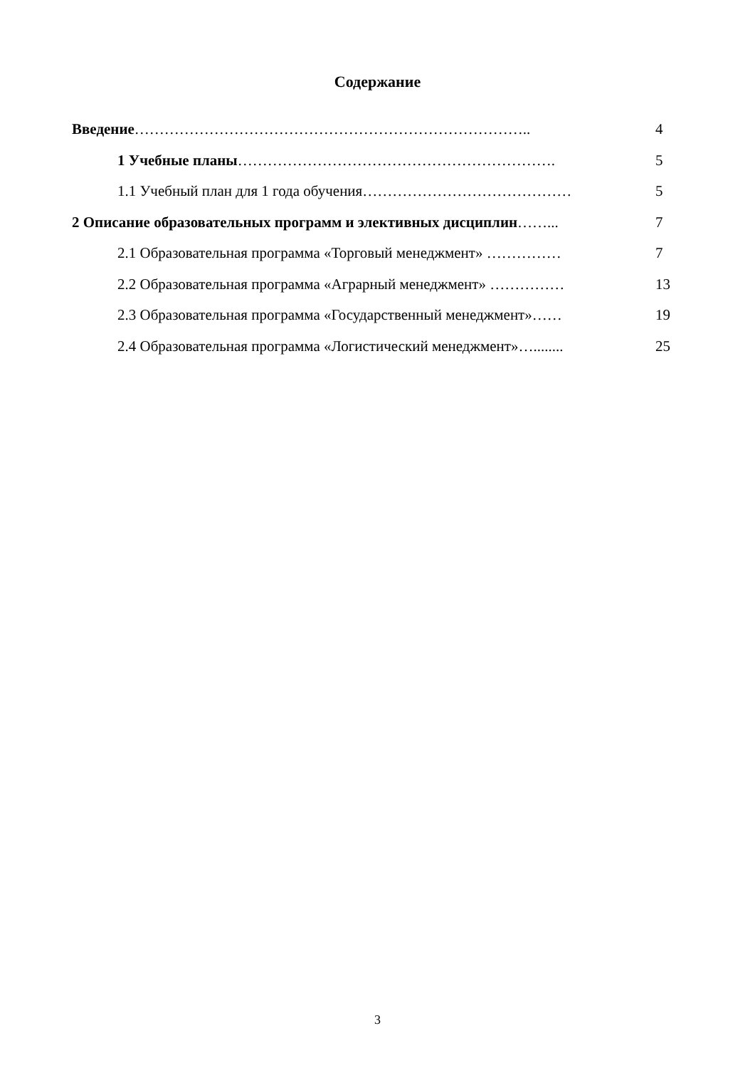Содержание
Введение…………………………………………………………………….. 4
1 Учебные планы………………………………………………………. 5
1.1 Учебный план для 1 года обучения…………………………………… 5
2 Описание образовательных программ и элективных дисциплин……... 7
2.1 Образовательная программа «Торговый менеджмент» …………… 7
2.2 Образовательная программа «Аграрный менеджмент» …………… 13
2.3 Образовательная программа «Государственный менеджмент»…… 19
2.4 Образовательная программа «Логистический менеджмент»…........ 25
3